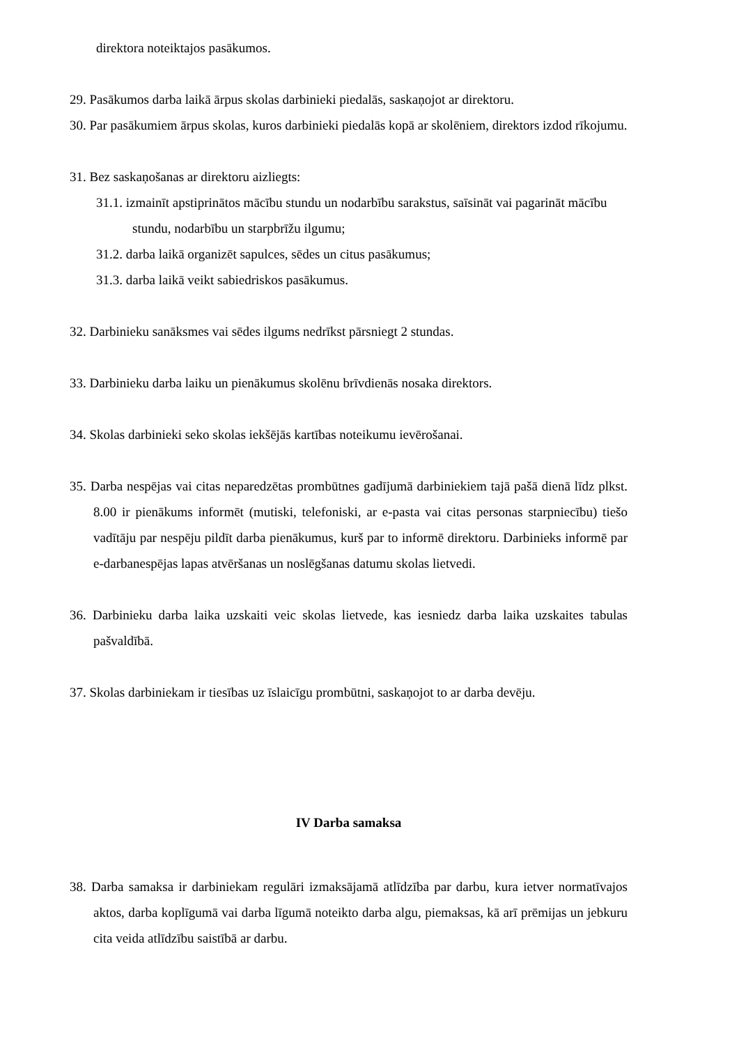direktora noteiktajos pasākumos.
29. Pasākumos darba laikā ārpus skolas darbinieki piedalās, saskaņojot ar direktoru.
30. Par pasākumiem ārpus skolas, kuros darbinieki piedalās kopā ar skolēniem, direktors izdod rīkojumu.
31. Bez saskaņošanas ar direktoru aizliegts:
31.1. izmainīt apstiprinātos mācību stundu un nodarbību sarakstus, saīsināt vai pagarināt mācību stundu, nodarbību un starpbrīžu ilgumu;
31.2. darba laikā organizēt sapulces, sēdes un citus pasākumus;
31.3. darba laikā veikt sabiedriskos pasākumus.
32. Darbinieku sanāksmes vai sēdes ilgums nedrīkst pārsniegt 2 stundas.
33. Darbinieku darba laiku un pienākumus skolēnu brīvdienās nosaka direktors.
34. Skolas darbinieki seko skolas iekšējās kartības noteikumu ievērošanai.
35. Darba nespējas vai citas neparedzētas prombūtnes gadījumā darbiniekiem tajā pašā dienā līdz plkst. 8.00 ir pienākums informēt (mutiski, telefoniski, ar e-pasta vai citas personas starpniecību) tiešo vadītāju par nespēju pildīt darba pienākumus, kurš par to informē direktoru. Darbinieks informē par e-darbanespējas lapas atvēršanas un noslēgšanas datumu skolas lietvedi.
36. Darbinieku darba laika uzskaiti veic skolas lietvede, kas iesniedz darba laika uzskaites tabulas pašvaldībā.
37. Skolas darbiniekam ir tiesības uz īslaicīgu prombūtni, saskaņojot to ar darba devēju.
IV Darba samaksa
38. Darba samaksa ir darbiniekam regulāri izmaksājamā atlīdzība par darbu, kura ietver normatīvajos aktos, darba koplīgumā vai darba līgumā noteikto darba algu, piemaksas, kā arī prēmijas un jebkuru cita veida atlīdzību saistībā ar darbu.